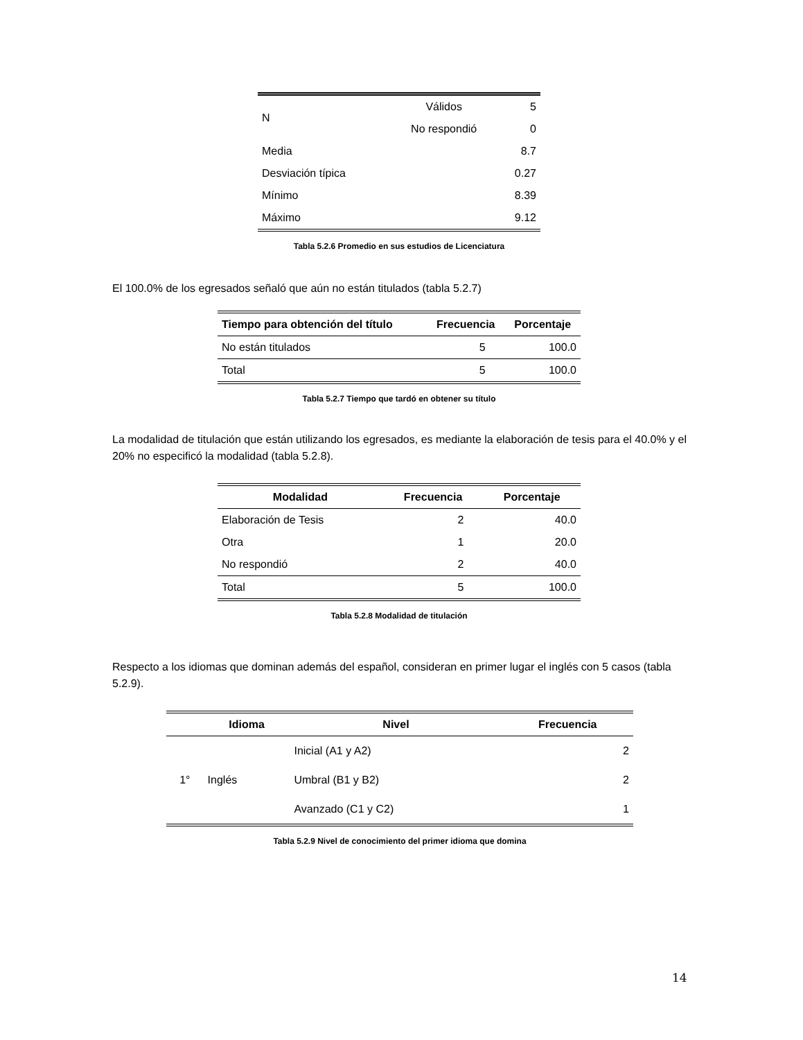| N | Válidos | 5 |
| | No respondió | 0 |
| Media | | 8.7 |
| Desviación típica | | 0.27 |
| Mínimo | | 8.39 |
| Máximo | | 9.12 |
Tabla 5.2.6 Promedio en sus estudios de Licenciatura
El 100.0% de los egresados señaló que aún no están titulados (tabla 5.2.7)
| Tiempo para obtención del título | Frecuencia | Porcentaje |
| --- | --- | --- |
| No están titulados | 5 | 100.0 |
| Total | 5 | 100.0 |
Tabla 5.2.7 Tiempo que tardó en obtener su título
La modalidad de titulación que están utilizando los egresados, es mediante la elaboración de tesis para el 40.0% y el 20% no especificó la modalidad (tabla 5.2.8).
| Modalidad | Frecuencia | Porcentaje |
| --- | --- | --- |
| Elaboración de Tesis | 2 | 40.0 |
| Otra | 1 | 20.0 |
| No respondió | 2 | 40.0 |
| Total | 5 | 100.0 |
Tabla 5.2.8 Modalidad de titulación
Respecto a los idiomas que dominan además del español, consideran en primer lugar el inglés con 5 casos (tabla 5.2.9).
| | Idioma | Nivel | Frecuencia |
| --- | --- | --- | --- |
| 1° | Inglés | Inicial (A1 y A2) | 2 |
| | | Umbral (B1 y B2) | 2 |
| | | Avanzado (C1 y C2) | 1 |
Tabla 5.2.9 Nivel de conocimiento del primer idioma que domina
14